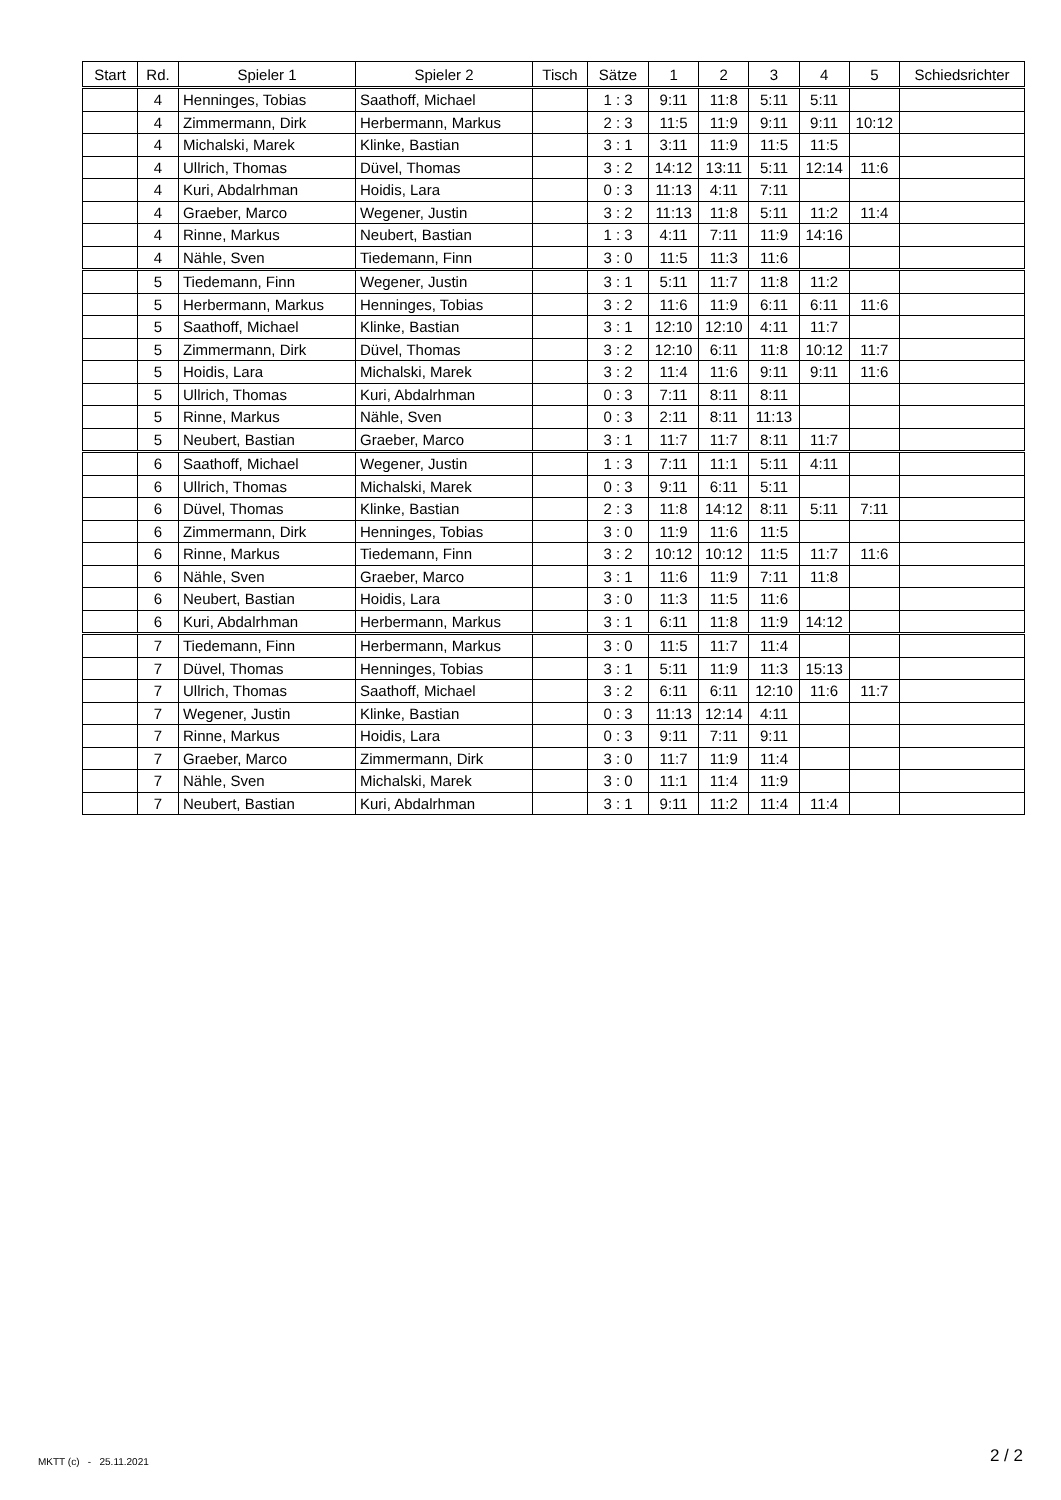| Start | Rd. | Spieler 1 | Spieler 2 | Tisch | Sätze | 1 | 2 | 3 | 4 | 5 | Schiedsrichter |
| --- | --- | --- | --- | --- | --- | --- | --- | --- | --- | --- | --- |
| | 4 | Henninges, Tobias | Saathoff, Michael | | 1 : 3 | 9:11 | 11:8 | 5:11 | 5:11 | | |
| | 4 | Zimmermann, Dirk | Herbermann, Markus | | 2 : 3 | 11:5 | 11:9 | 9:11 | 9:11 | 10:12 | |
| | 4 | Michalski, Marek | Klinke, Bastian | | 3 : 1 | 3:11 | 11:9 | 11:5 | 11:5 | | |
| | 4 | Ullrich, Thomas | Düvel, Thomas | | 3 : 2 | 14:12 | 13:11 | 5:11 | 12:14 | 11:6 | |
| | 4 | Kuri, Abdalrhman | Hoidis, Lara | | 0 : 3 | 11:13 | 4:11 | 7:11 | | | |
| | 4 | Graeber, Marco | Wegener, Justin | | 3 : 2 | 11:13 | 11:8 | 5:11 | 11:2 | 11:4 | |
| | 4 | Rinne, Markus | Neubert, Bastian | | 1 : 3 | 4:11 | 7:11 | 11:9 | 14:16 | | |
| | 4 | Nähle, Sven | Tiedemann, Finn | | 3 : 0 | 11:5 | 11:3 | 11:6 | | | |
| | 5 | Tiedemann, Finn | Wegener, Justin | | 3 : 1 | 5:11 | 11:7 | 11:8 | 11:2 | | |
| | 5 | Herbermann, Markus | Henninges, Tobias | | 3 : 2 | 11:6 | 11:9 | 6:11 | 6:11 | 11:6 | |
| | 5 | Saathoff, Michael | Klinke, Bastian | | 3 : 1 | 12:10 | 12:10 | 4:11 | 11:7 | | |
| | 5 | Zimmermann, Dirk | Düvel, Thomas | | 3 : 2 | 12:10 | 6:11 | 11:8 | 10:12 | 11:7 | |
| | 5 | Hoidis, Lara | Michalski, Marek | | 3 : 2 | 11:4 | 11:6 | 9:11 | 9:11 | 11:6 | |
| | 5 | Ullrich, Thomas | Kuri, Abdalrhman | | 0 : 3 | 7:11 | 8:11 | 8:11 | | | |
| | 5 | Rinne, Markus | Nähle, Sven | | 0 : 3 | 2:11 | 8:11 | 11:13 | | | |
| | 5 | Neubert, Bastian | Graeber, Marco | | 3 : 1 | 11:7 | 11:7 | 8:11 | 11:7 | | |
| | 6 | Saathoff, Michael | Wegener, Justin | | 1 : 3 | 7:11 | 11:1 | 5:11 | 4:11 | | |
| | 6 | Ullrich, Thomas | Michalski, Marek | | 0 : 3 | 9:11 | 6:11 | 5:11 | | | |
| | 6 | Düvel, Thomas | Klinke, Bastian | | 2 : 3 | 11:8 | 14:12 | 8:11 | 5:11 | 7:11 | |
| | 6 | Zimmermann, Dirk | Henninges, Tobias | | 3 : 0 | 11:9 | 11:6 | 11:5 | | | |
| | 6 | Rinne, Markus | Tiedemann, Finn | | 3 : 2 | 10:12 | 10:12 | 11:5 | 11:7 | 11:6 | |
| | 6 | Nähle, Sven | Graeber, Marco | | 3 : 1 | 11:6 | 11:9 | 7:11 | 11:8 | | |
| | 6 | Neubert, Bastian | Hoidis, Lara | | 3 : 0 | 11:3 | 11:5 | 11:6 | | | |
| | 6 | Kuri, Abdalrhman | Herbermann, Markus | | 3 : 1 | 6:11 | 11:8 | 11:9 | 14:12 | | |
| | 7 | Tiedemann, Finn | Herbermann, Markus | | 3 : 0 | 11:5 | 11:7 | 11:4 | | | |
| | 7 | Düvel, Thomas | Henninges, Tobias | | 3 : 1 | 5:11 | 11:9 | 11:3 | 15:13 | | |
| | 7 | Ullrich, Thomas | Saathoff, Michael | | 3 : 2 | 6:11 | 6:11 | 12:10 | 11:6 | 11:7 | |
| | 7 | Wegener, Justin | Klinke, Bastian | | 0 : 3 | 11:13 | 12:14 | 4:11 | | | |
| | 7 | Rinne, Markus | Hoidis, Lara | | 0 : 3 | 9:11 | 7:11 | 9:11 | | | |
| | 7 | Graeber, Marco | Zimmermann, Dirk | | 3 : 0 | 11:7 | 11:9 | 11:4 | | | |
| | 7 | Nähle, Sven | Michalski, Marek | | 3 : 0 | 11:1 | 11:4 | 11:9 | | | |
| | 7 | Neubert, Bastian | Kuri, Abdalrhman | | 3 : 1 | 9:11 | 11:2 | 11:4 | 11:4 | | |
MKTT (c) - 25.11.2021 2 / 2